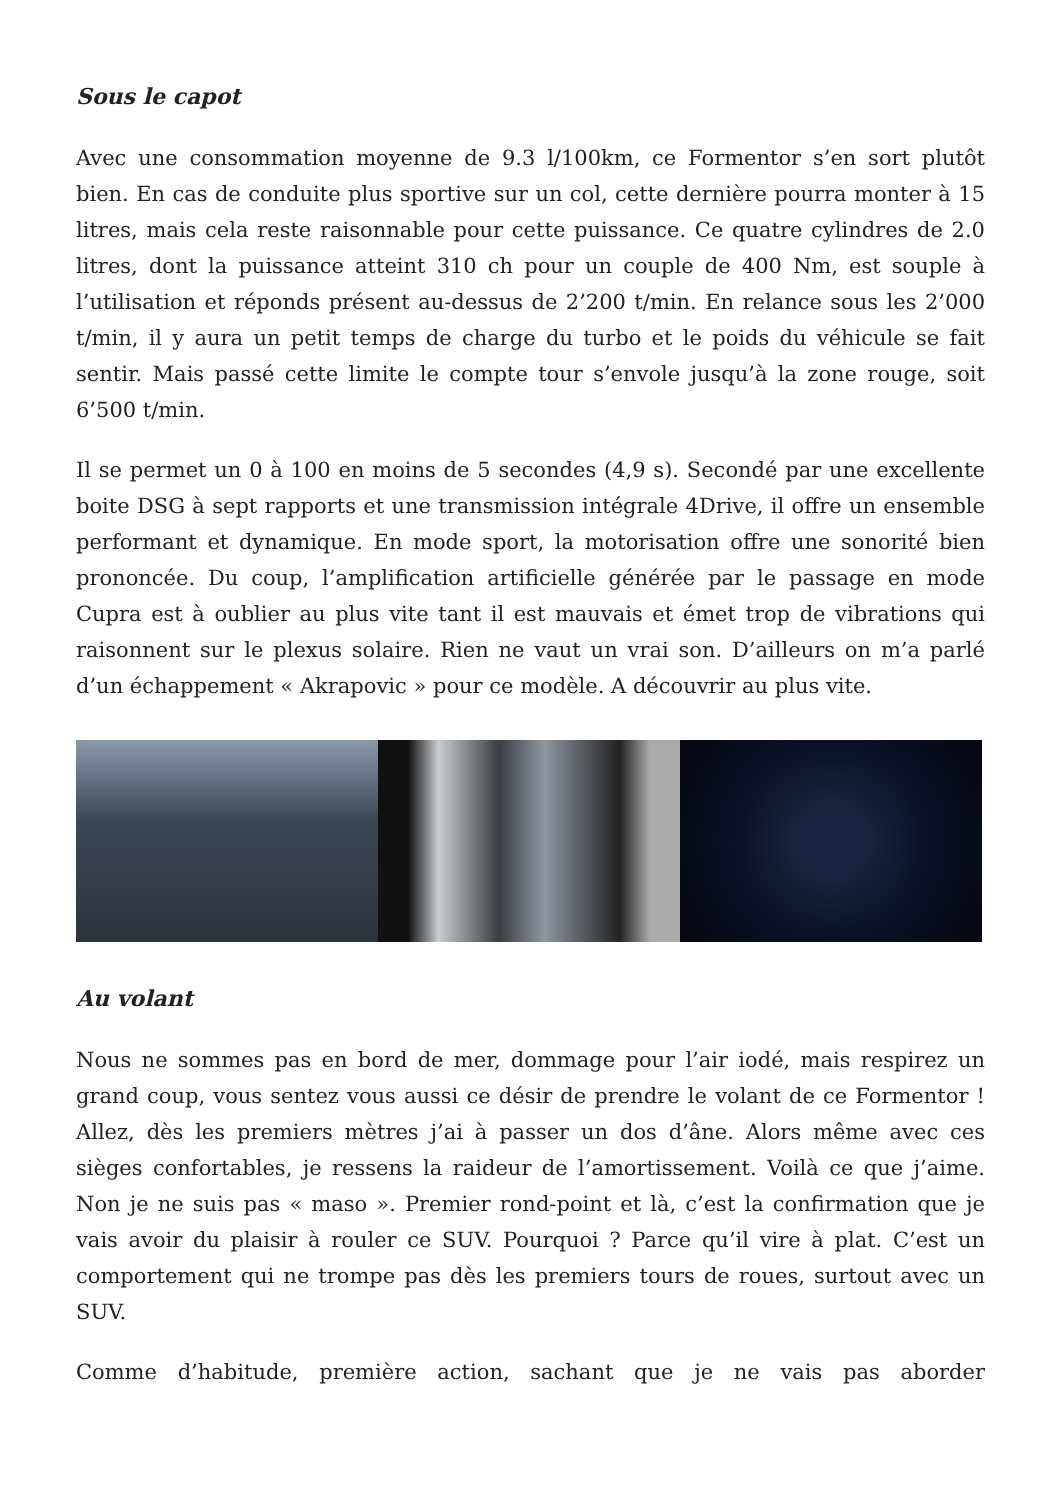Sous le capot
Avec une consommation moyenne de 9.3 l/100km, ce Formentor s’en sort plutôt bien. En cas de conduite plus sportive sur un col, cette dernière pourra monter à 15 litres, mais cela reste raisonnable pour cette puissance. Ce quatre cylindres de 2.0 litres, dont la puissance atteint 310 ch pour un couple de 400 Nm, est souple à l’utilisation et réponds présent au-dessus de 2’200 t/min. En relance sous les 2’000 t/min, il y aura un petit temps de charge du turbo et le poids du véhicule se fait sentir. Mais passé cette limite le compte tour s’envole jusqu’à la zone rouge, soit 6’500 t/min.
Il se permet un 0 à 100 en moins de 5 secondes (4,9 s). Secondé par une excellente boite DSG à sept rapports et une transmission intégrale 4Drive, il offre un ensemble performant et dynamique. En mode sport, la motorisation offre une sonorité bien prononcée. Du coup, l’amplification artificielle générée par le passage en mode Cupra est à oublier au plus vite tant il est mauvais et émet trop de vibrations qui raisonnent sur le plexus solaire. Rien ne vaut un vrai son. D’ailleurs on m’a parlé d’un échappement « Akrapovic » pour ce modèle. A découvrir au plus vite.
Au volant
Nous ne sommes pas en bord de mer, dommage pour l’air iodé, mais respirez un grand coup, vous sentez vous aussi ce désir de prendre le volant de ce Formentor ! Allez, dès les premiers mètres j’ai à passer un dos d’âne. Alors même avec ces sièges confortables, je ressens la raideur de l’amortissement. Voilà ce que j’aime. Non je ne suis pas « maso ». Premier rond-point et là, c’est la confirmation que je vais avoir du plaisir à rouler ce SUV. Pourquoi ? Parce qu’il vire à plat. C’est un comportement qui ne trompe pas dès les premiers tours de roues, surtout avec un SUV.
Comme d’habitude, première action, sachant que je ne vais pas aborder